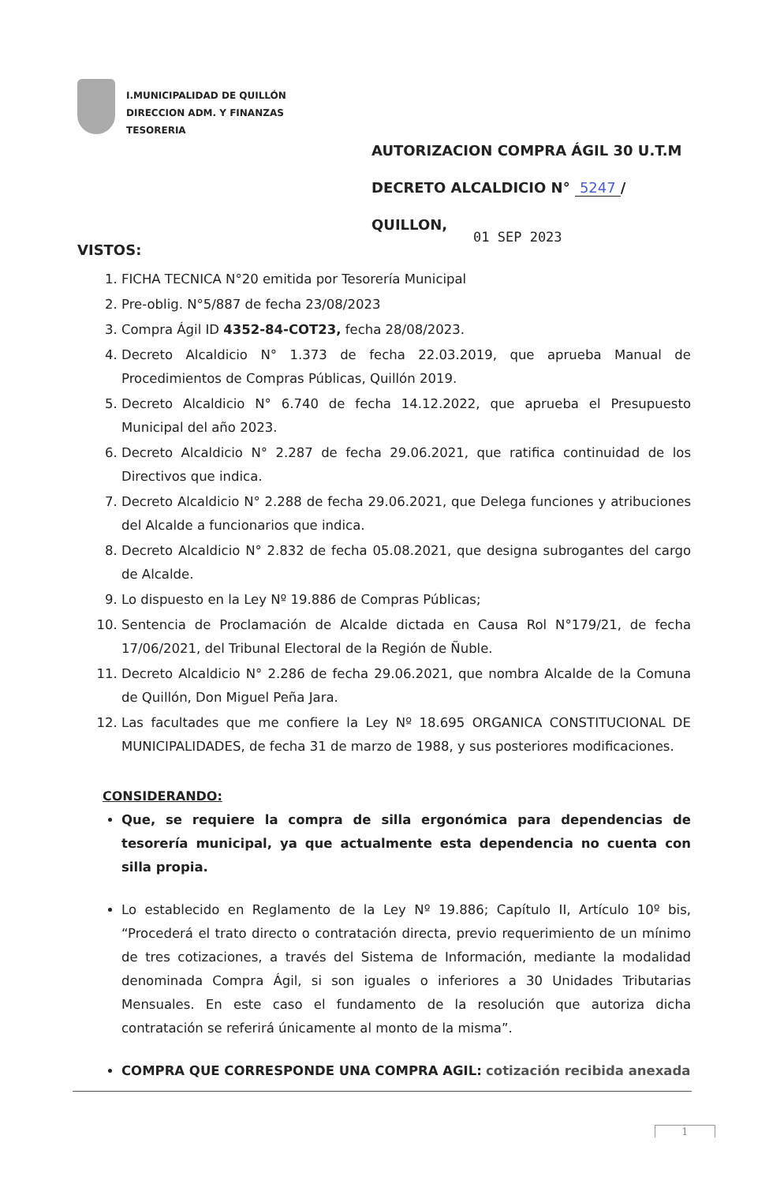I.MUNICIPALIDAD DE QUILLÓN
DIRECCION ADM. Y FINANZAS
TESORERIA
AUTORIZACION COMPRA ÁGIL 30 U.T.M
DECRETO ALCALDICIO N° 5247 /
QUILLON,
01 SEP 2023
VISTOS:
1. FICHA TECNICA N°20 emitida por Tesorería Municipal
2. Pre-oblig. N°5/887 de fecha 23/08/2023
3. Compra Ágil ID 4352-84-COT23, fecha 28/08/2023.
4. Decreto Alcaldicio N° 1.373 de fecha 22.03.2019, que aprueba Manual de Procedimientos de Compras Públicas, Quillón 2019.
5. Decreto Alcaldicio N° 6.740 de fecha 14.12.2022, que aprueba el Presupuesto Municipal del año 2023.
6. Decreto Alcaldicio N° 2.287 de fecha 29.06.2021, que ratifica continuidad de los Directivos que indica.
7. Decreto Alcaldicio N° 2.288 de fecha 29.06.2021, que Delega funciones y atribuciones del Alcalde a funcionarios que indica.
8. Decreto Alcaldicio N° 2.832 de fecha 05.08.2021, que designa subrogantes del cargo de Alcalde.
9. Lo dispuesto en la Ley Nº 19.886 de Compras Públicas;
10. Sentencia de Proclamación de Alcalde dictada en Causa Rol N°179/21, de fecha 17/06/2021, del Tribunal Electoral de la Región de Ñuble.
11. Decreto Alcaldicio N° 2.286 de fecha 29.06.2021, que nombra Alcalde de la Comuna de Quillón, Don Miguel Peña Jara.
12. Las facultades que me confiere la Ley Nº 18.695 ORGANICA CONSTITUCIONAL DE MUNICIPALIDADES, de fecha 31 de marzo de 1988, y sus posteriores modificaciones.
CONSIDERANDO:
Que, se requiere la compra de silla ergonómica para dependencias de tesorería municipal, ya que actualmente esta dependencia no cuenta con silla propia.
Lo establecido en Reglamento de la Ley Nº 19.886; Capítulo II, Artículo 10º bis, “Procederá el trato directo o contratación directa, previo requerimiento de un mínimo de tres cotizaciones, a través del Sistema de Información, mediante la modalidad denominada Compra Ágil, si son iguales o inferiores a 30 Unidades Tributarias Mensuales. En este caso el fundamento de la resolución que autoriza dicha contratación se referirá únicamente al monto de la misma”.
COMPRA QUE CORRESPONDE UNA COMPRA AGIL: cotización recibida anexada
1